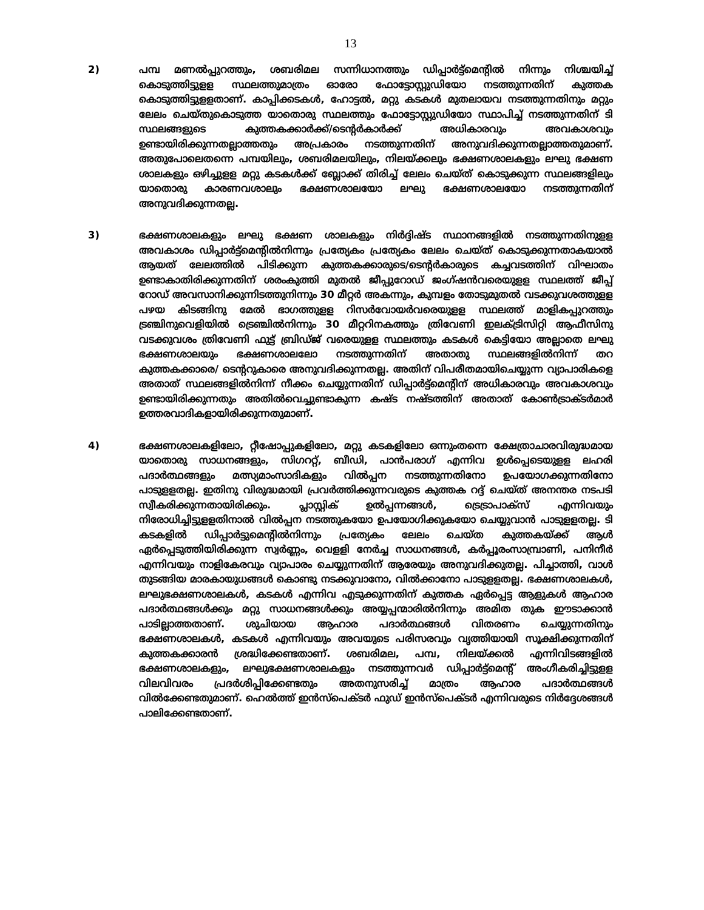13
2) പമ്പ മണൽപ്പുറത്തും, ശബരിമല സന്നിധാനത്തും ഡിപ്പാർട്ട്മെന്റിൽ നിന്നും നിശ്ചയിച്ച് കൊടുത്തിട്ടുളള സ്ഥലത്തുമാത്രം ഓരോ ഫോട്ടോസ്റ്റുഡിയോ നടത്തുന്നതിന് കുത്തക കൊടുത്തിട്ടുളളതാണ്. കാപ്പിക്കടകൾ, ഹോട്ടൽ, മറ്റു കടകൾ മുതലായവ നടത്തുന്നതിനും മറ്റും ലേലം ചെയ്തുകൊടുത്ത യാതൊരു സ്ഥലത്തും ഫോട്ടോസ്റ്റുഡിയോ സ്ഥാപിച്ച് നടത്തുന്നതിന് ടി സ്ഥലങ്ങളുടെ കുത്തകക്കാർക്ക്/ടെന്റർകാർക്ക് അധികാരവും അവകാശവും ഉണ്ടായിരിക്കുന്നതല്ലാത്തതും അപ്രകാരം നടത്തുന്നതിന് അനുവദിക്കുന്നതല്ലാത്തതുമാണ്. അതുപോലെതന്നെ പമ്പയിലും, ശബരിമലയിലും, നിലയ്ക്കലും ഭക്ഷണശാലകളും ലഘു ഭക്ഷണ ശാലകളും ഒഴിച്ചുളള മറ്റു കടകൾക്ക് ബ്ലോക്ക് തിരിച്ച് ലേലം ചെയ്ത് കൊടുക്കുന്ന സ്ഥലങ്ങളിലും യാതൊരു കാരണവശാലും ഭക്ഷണശാലയോ ലഘു ഭക്ഷണശാലയോ നടത്തുന്നതിന് അനുവദിക്കുന്നതല്ല.
3) ഭക്ഷണശാലകളും ലഘു ഭക്ഷണ ശാലകളും നിർദ്ദിഷ്ട സ്ഥാനങ്ങളിൽ നടത്തുന്നതിനുളള അവകാശം ഡിപ്പാർട്ട്മെന്റിൽനിന്നും പ്രത്യേകം പ്രത്യേകം ലേലം ചെയ്ത് കൊടുക്കുന്നതാകയാൽ ആയത് ലേലത്തിൽ പിടിക്കുന്ന കുത്തകക്കാരുടെ/ടെന്റർകാരുടെ കച്ചവടത്തിന് വിഘാതം ഉണ്ടാകാതിരിക്കുന്നതിന് ശരംകുത്തി മുതൽ ജീപ്പുറോഡ് ജംഗ്ഷൻവരെയുളള സ്ഥലത്ത് ജീപ്പ് റോഡ് അവസാനിക്കുന്നിടത്തുനിന്നും 30 മീറ്റർ അകന്നും, കുമ്പളം തോടുമുതൽ വടക്കുവശത്തുളള പഴയ കിടങ്ങിനു മേൽ ഭാഗത്തുളള റിസർവോയർവരെയുളള സ്ഥലത്ത് മാളികപ്പുറത്തും ട്രഞ്ചിനുവെളിയിൽ ട്രെഞ്ചിൽനിന്നും 30 മീറ്ററിനകത്തും ത്രിവേണി ഇലക്ട്രിസിറ്റി ആഫീസിനു വടക്കുവശം ത്രിവേണി ഫുട്ട് ബ്രിഡ്ജ് വരെയുളള സ്ഥലത്തും കടകൾ കെട്ടിയോ അല്ലാതെ ലഘു ഭക്ഷണശാലയും ഭക്ഷണശാലലോ നടത്തുന്നതിന് അതാതു സ്ഥലങ്ങളിൽനിന്ന് തറ കുത്തകക്കാരെ/ ടെന്ററുകാരെ അനുവദിക്കുന്നതല്ല. അതിന് വിപരീതമായിചെയ്യുന്ന വ്യാപാരികളെ അതാത് സ്ഥലങ്ങളിൽനിന്ന് നീക്കം ചെയ്യുന്നതിന് ഡിപ്പാർട്ട്മെന്റിന് അധികാരവും അവകാശവും ഉണ്ടായിരിക്കുന്നതും അതിൽവെച്ചുണ്ടാകുന്ന കഷ്ട നഷ്ടത്തിന് അതാത് കോൺട്രാക്ടർമാർ ഉത്തരവാദികളായിരിക്കുന്നതുമാണ്.
4) ഭക്ഷണശാലകളിലോ, റ്റീഷോപ്പുകളിലോ, മറ്റു കടകളിലോ ഒന്നുംതന്നെ ക്ഷേത്രാചാരവിരുദ്ധമായ യാതൊരു സാധനങ്ങളും, സിഗററ്റ്, ബീഡി, പാൻപരാഗ് എന്നിവ ഉൾപ്പെടെയുളള ലഹരി പദാർത്ഥങ്ങളും മത്സ്യമാംസാദികളും വിൽപ്പന നടത്തുന്നതിനോ ഉപയോഗക്കുന്നതിനോ പാടുളളതല്ല. ഇതിനു വിരുദ്ധമായി പ്രവർത്തിക്കുന്നവരുടെ കുത്തക റദ്ദ് ചെയ്ത് അനന്തര നടപടി സ്വീകരിക്കുന്നതായിരിക്കും. പ്ലാസ്റ്റിക് ഉൽപ്പന്നങ്ങൾ, ട്രെട്രാപാക്സ് എന്നിവയും നിരോധിച്ചിട്ടുളളതിനാൽ വിൽപ്പന നടത്തുകയോ ഉപയോഗിക്കുകയോ ചെയ്യുവാൻ പാടുളളതല്ല. ടി കടകളിൽ ഡിപ്പാർട്ടുമെന്റിൽനിന്നും പ്രത്യേകം ലേലം ചെയ്ത കുത്തകയ്ക്ക് ആൾ ഏർപ്പെടുത്തിയിരിക്കുന്ന സ്വർണ്ണം, വെളളി നേർച്ച സാധനങ്ങൾ, കർപ്പൂരംസാമ്പ്രാണി, പനിനീർ എന്നിവയും നാളികേരവും വ്യാപാരം ചെയ്യുന്നതിന് ആരേയും അനുവദിക്കുതല്ല. പിച്ചാത്തി, വാൾ തുടങ്ങിയ മാരകായുധങ്ങൾ കൊണ്ടു നടക്കുവാനോ, വിൽക്കാനോ പാടുളളതല്ല. ഭക്ഷണശാലകൾ, ലഘുഭക്ഷണശാലകൾ, കടകൾ എന്നിവ എടുക്കുന്നതിന് കുത്തക ഏർപ്പെട്ട ആളുകൾ ആഹാര പദാർത്ഥങ്ങൾക്കും മറ്റു സാധനങ്ങൾക്കും അയ്യപ്പന്മാരിൽനിന്നും അമിത തുക ഈടാക്കാൻ പാടില്ലാത്തതാണ്. ശുചിയായ ആഹാര പദാർത്ഥങ്ങൾ വിതരണം ചെയ്യുന്നതിനും ഭക്ഷണശാലകൾ, കടകൾ എന്നിവയും അവയുടെ പരിസരവും വൃത്തിയായി സൂക്ഷിക്കുന്നതിന് കുത്തകക്കാരൻ ശ്രദ്ധിക്കേണ്ടതാണ്. ശബരിമല, പമ്പ, നിലയ്ക്കൽ എന്നിവിടങ്ങളിൽ ഭക്ഷണശാലകളും, ലഘുഭക്ഷണശാലകളും നടത്തുന്നവർ ഡിപ്പാർട്ട്മെന്റ് അംഗീകരിച്ചിട്ടുളള വിലവിവരം പ്രദർശിപ്പിക്കേണ്ടതും അതനുസരിച്ച് മാത്രം ആഹാര പദാർത്ഥങ്ങൾ വിൽക്കേണ്ടതുമാണ്. ഹെൽത്ത് ഇൻസ്പെക്ടർ ഫുഡ് ഇൻസ്പെക്ടർ എന്നിവരുടെ നിർദ്ദേശങ്ങൾ പാലിക്കേണ്ടതാണ്.